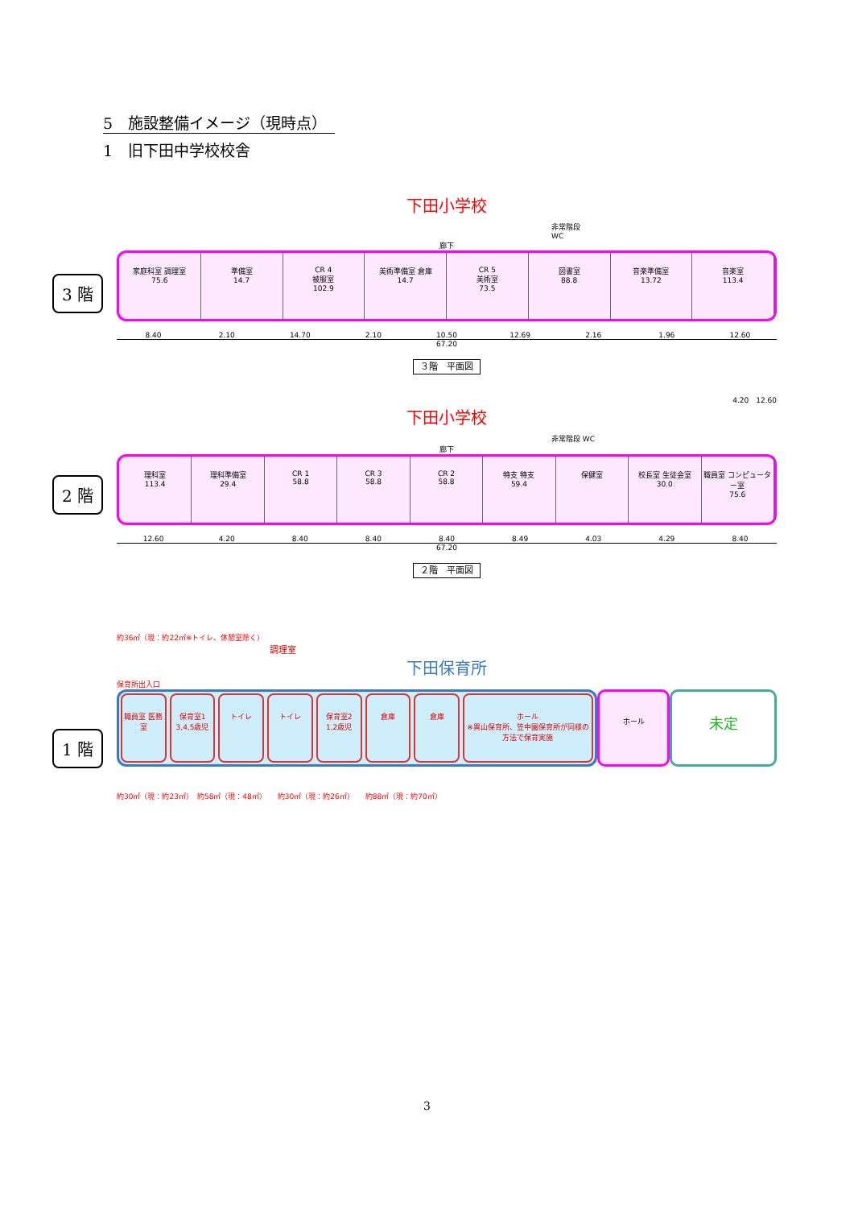5　施設整備イメージ（現時点）
1　旧下田中学校校舎
下田小学校
非常階段 WC
廊下
家庭科室 調理室
75.6
準備室
14.7
CR 4
被服室
102.9
美術準備室 倉庫
14.7
CR 5
美術室
73.5
図書室
88.8
音楽準備室
13.72
音楽室
113.4
3 階
8.40 2.10 14.70 2.10 10.50 12.69 2.16 1.96 12.60
67.20
３階　平面図
4.20　12.60
下田小学校
非常階段 WC
廊下
理科室
113.4
理科準備室
29.4
CR 1
58.8
CR 3
58.8
CR 2
58.8
特支 特支
59.4
保健室 校長室 生徒会室
30.0
職員室 コンピューター室
75.6
2 階
12.60 4.20 8.40 8.40 8.40 8.49 4.03 4.29 8.40
67.20
２階　平面図
約36㎡（現：約22㎡※トイレ、休憩室除く）
調理室
下田保育所
保育所出入口
職員室 医務室 保育室1
3,4,5歳児
トイレ トイレ 保育室2
1,2歳児
倉庫 倉庫 ホール
※異山保育所、笠中園保育所が同様の方法で保育実施
ホール
未定
1 階
約30㎡（現：約23㎡）　約58㎡（現：48㎡）　　約30㎡（現：約26㎡）　　約88㎡（現：約70㎡）
3